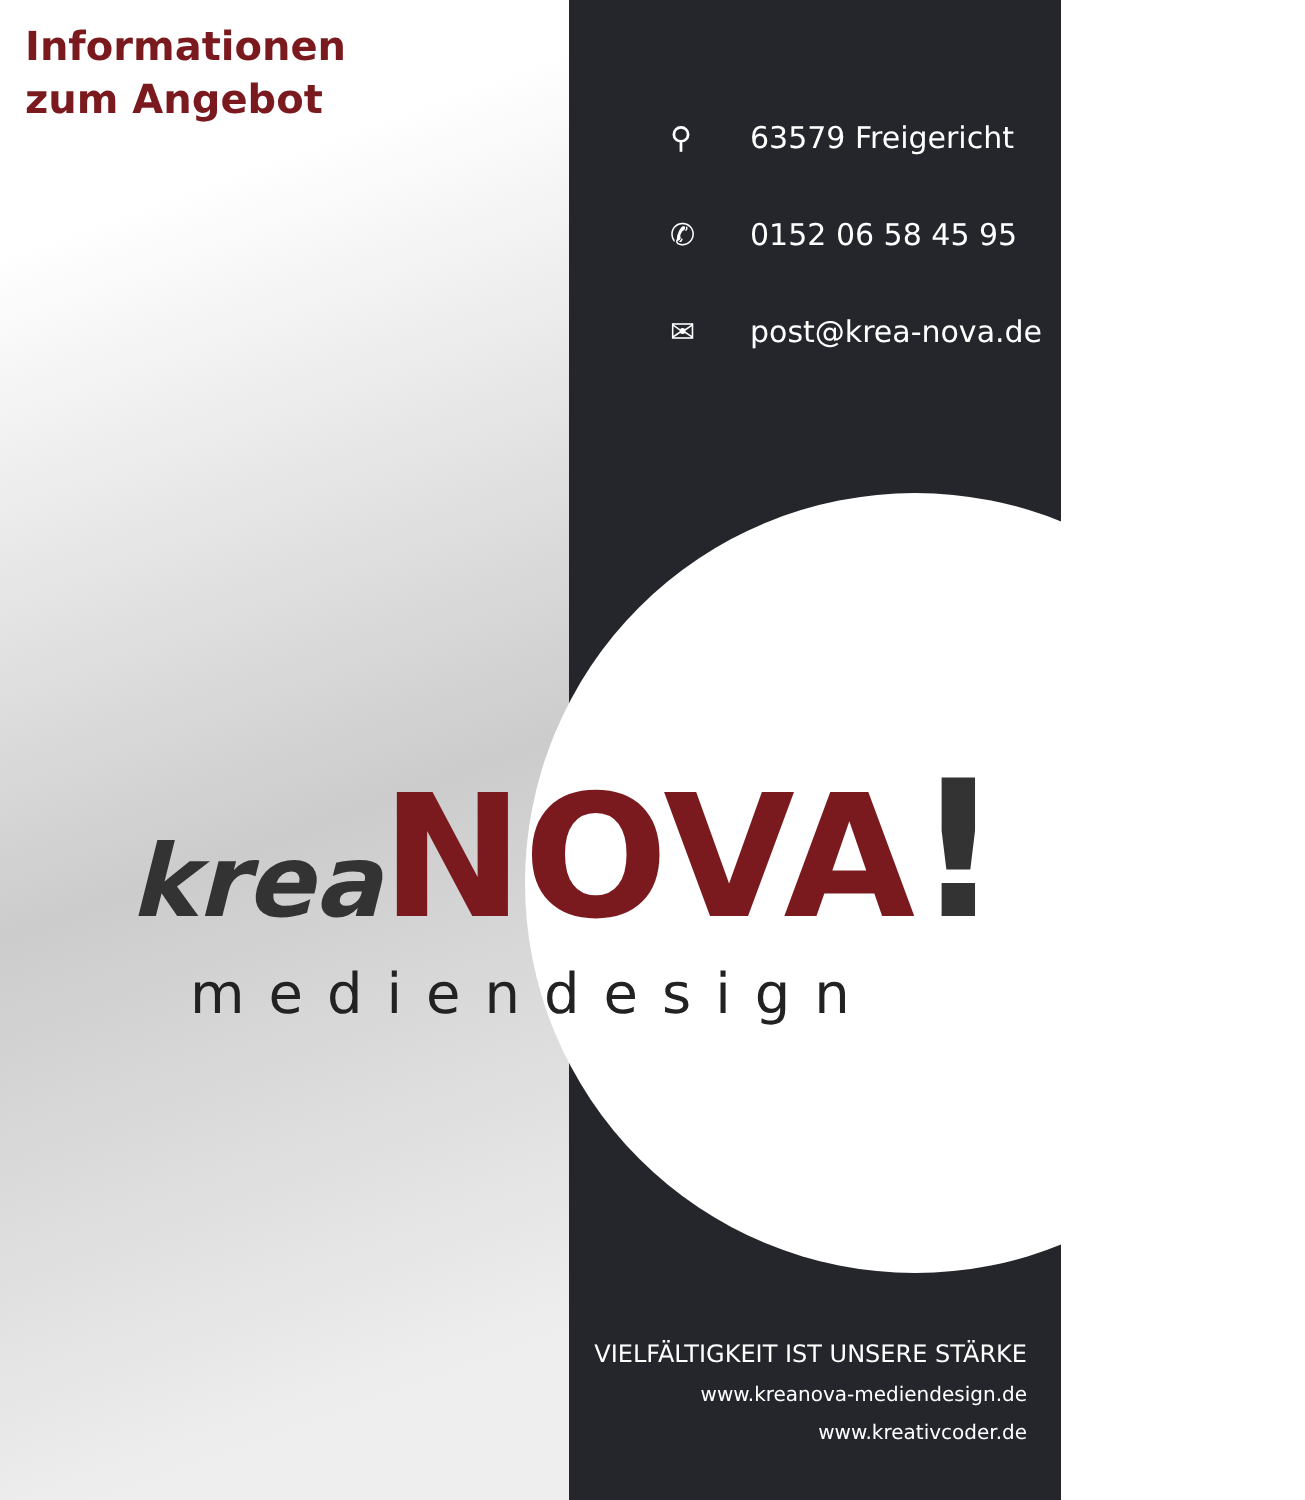Informationen
zum Angebot
⚲ 63579 Freigericht
✆ 0152 06 58 45 95
✉ post@krea-nova.de
krea NOVA!
mediendesign
VIELFÄLTIGKEIT IST UNSERE STÄRKE
www.kreanova-mediendesign.de
www.kreativcoder.de